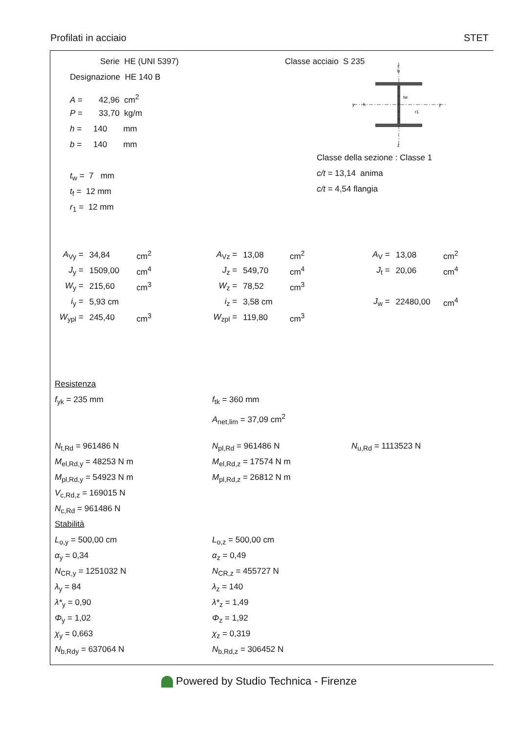Profilati in acciaio STET
Serie HE (UNI 5397)
Designazione HE 140 B
A = 42,96 cm<sup>2</sup>
P = 33,70 kg/m
h = 140 mm
b = 140 mm
t<sub>w</sub> = 7 mm
t<sub>f</sub> = 12 mm
r<sub>1</sub> = 12 mm
Classe acciaio S 235
z
b
tw
r1
y
y
z
h
Classe della sezione : Classe 1
c/t = 13,14 anima
c/t = 4,54 flangia
| A<sub>Vy</sub> = | 34,84 | cm<sup>2</sup> | A<sub>Vz</sub> = | 13,08 | cm<sup>2</sup> | A<sub>V</sub> = | 13,08 | cm<sup>2</sup> |
| J<sub>y</sub> = | 1509,00 | cm<sup>4</sup> | J<sub>z</sub> = | 549,70 | cm<sup>4</sup> | J<sub>t</sub> = | 20,06 | cm<sup>4</sup> |
| W<sub>y</sub> = | 215,60 | cm<sup>3</sup> | W<sub>z</sub> = | 78,52 | cm<sup>3</sup> | | | |
| i<sub>y</sub> = | 5,93 cm | | i<sub>z</sub> = | 3,58 cm | | J<sub>w</sub> = | 22480,00 | cm<sup>4</sup> |
| W<sub>ypl</sub> = | 245,40 | cm<sup>3</sup> | W<sub>zpl</sub> = | 119,80 | cm<sup>3</sup> | | | |
Resistenza
f<sub>yk</sub> = 235 mm f<sub>tk</sub> = 360 mm
A<sub>net,lim</sub> = 37,09 cm<sup>2</sup>
N<sub>t,Rd</sub> = 961486 N N<sub>pl,Rd</sub> = 961486 N N<sub>u,Rd</sub> = 1113523 N
M<sub>el,Rd,y</sub> = 48253 N m M<sub>el,Rd,z</sub> = 17574 N m
M<sub>pl,Rd,y</sub> = 54923 N m M<sub>pl,Rd,z</sub> = 26812 N m
V<sub>c,Rd,z</sub> = 169015 N
N<sub>c,Rd</sub> = 961486 N
Stabilità
L<sub>o,y</sub> = 500,00 cm L<sub>o,z</sub> = 500,00 cm
α<sub>y</sub> = 0,34 α<sub>z</sub> = 0,49
N<sub>CR,y</sub> = 1251032 N N<sub>CR,z</sub> = 455727 N
λ<sub>y</sub> = 84 λ<sub>z</sub> = 140
λ*<sub>y</sub> = 0,90 λ*<sub>z</sub> = 1,49
Φ<sub>y</sub> = 1,02 Φ<sub>z</sub> = 1,92
χ<sub>y</sub> = 0,663 χ<sub>z</sub> = 0,319
N<sub>b,Rdy</sub> = 637064 N N<sub>b,Rd,z</sub> = 306452 N
Powered by Studio Technica - Firenze